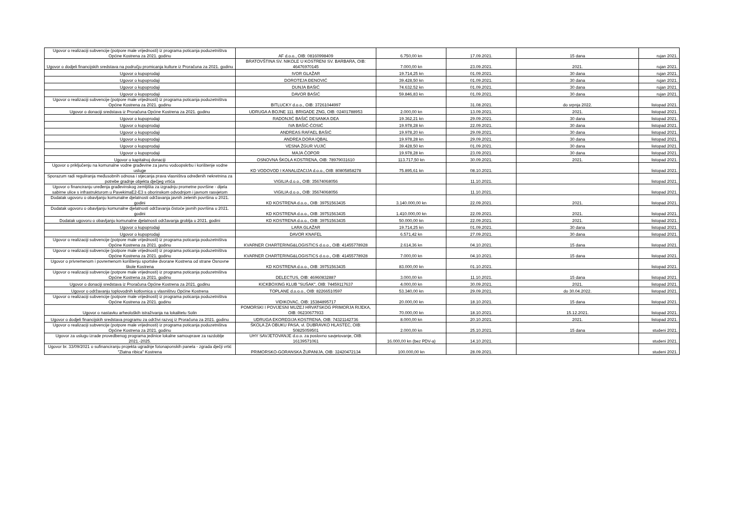| Ugovor o realizaciji subvencije (potpore male vrijednosti) iz programa poticanja poduzetništva Općine Kostrena za 2021. godinu | AF d.o.o., OIB: 08160998409 | 6.750,00 kn | 17.09.2021. | 15 dana | rujan 2021. |
| Ugovor o dodjeli financijskih sredstava na području promicanja kulture iz Proračuna za 2021. godinu | BRATOVŠTINA SV. NIKOLE U KOSTRENI SV. BARBARA, OIB: 46476970145 | 7.000,00 kn | 23.09.2021. | 2021. | rujan 2021. |
| Ugovor o kupoprodaji | IVOR GLAŽAR | 19.714,25 kn | 01.09.2021. | 30 dana | rujan 2021. |
| Ugovor o kupoprodaji | DOROTEJA ĐENOVIĆ | 39.428,50 kn | 01.09.2021. | 30 dana | rujan 2021. |
| Ugovor o kupoprodaji | DUNJA BAŠIĆ | 74.632,52 kn | 01.09.2021. | 30 dana | rujan 2021. |
| Ugovor o kupoprodaji | DAVOR BAŠIĆ | 59.846,83 kn | 01.09.2021. | 30 dana | rujan 2021. |
| Ugovor o realizaciji subvencije (potpore male vrijednosti) iz programa poticanja poduzetništva Općine Kostrena za 2021. godinu | BITLUCKY d.o.o., OIB: 37261044997 | | 31.08.2021. | do srpnja 2022. | listopad 2021. |
| Ugovor o donaciji sredstava iz Proračuna Općine Kostrena za 2021. godinu | UDRUGA A BOJNE 111. BRIGADE ZNG, OIB: 02401788953 | 2.000,00 kn | 13.09.2021. | 2021. | listopad 2021. |
| Ugovor o kupoprodaji | RADONJIĆ BAŠIĆ DESANKA DEA | 19.362,21 kn | 29.09.2021. | 30 dana | listopad 2021. |
| Ugovor o kupoprodaji | IVA BAŠIĆ-ĆOSIĆ | 19.978,28 kn | 22.09.2021. | 30 dana | listopad 2021. |
| Ugovor o kupoprodaji | ANDREAS RAFAEL BAŠIĆ | 19.978,20 kn | 29.09.2021. | 30 dana | listopad 2021. |
| Ugovor o kupoprodaji | ANDREA DORA IQBAL | 19.978,28 kn | 29.09.2021. | 30 dana | listopad 2021. |
| Ugovor o kupoprodaji | VESNA ŽGUR VUJIĆ | 39.428,50 kn | 01.09.2021. | 30 dana | listopad 2021. |
| Ugovor o kupoprodaji | MAJA ČOPOR | 19.978,28 kn | 23.09.2021. | 30 dana | listopad 2021. |
| Ugovor o kapitalnoj donaciji | OSNOVNA ŠKOLA KOSTRENA, OIB: 78979031610 | 113.717,50 kn | 30.09.2021. | 2021. | listopad 2021. |
| Ugovor o priključenju na komunalne vodne građevine za javnu vodoopskrbu i korištenje vodne usluge | KD VODOVOD I KANALIZACIJA d.o.o., OIB: 80805858278 | 75.895,61 kn | 08.10.2021. | | listopad 2021. |
| Sporazum radi reguliranja međusobnih odnosa i stjecanja prava vlasništva određenih nekretnina za potrebe gradnje objekta dječjeg vrtića | VIGILIA d.o.o., OIB: 35674068056 | | 11.10.2021. | | listopad 2021. |
| Ugovor o financiranju uređenja građevinskog zemljišta za izgradnju prometne površine - dijela sabirne ulice s infrastrukturom u PavekimaE2-E3 s oborinskom odvodnjom i javnom rasvjetom | VIGILIA d.o.o., OIB: 35674068056 | | 11.10.2021. | | listopad 2021. |
| Dodatak ugovoru o obavljanju komunalne djelatnosti održavanja javnih zelenih površina u 2021. godini | KD KOSTRENA d.o.o., OIB: 39751563435 | 3.140.000,00 kn | 22.09.2021. | 2021. | listopad 2021. |
| Dodatak ugovoru o obavljanju komunalne djelatnosti održavanja čistoće javnih površina u 2021. godini | KD KOSTRENA d.o.o., OIB: 39751563435 | 1.410.000,00 kn | 22.09.2021. | 2021. | listopad 2021. |
| Dodatak ugovoru o obavljanju komunalne djelatnosti održavanja groblja u 2021. godini | KD KOSTRENA d.o.o., OIB: 39751563435 | 50.000,00 kn | 22.09.2021. | 2021. | listopad 2021. |
| Ugovor o kupoprodaji | LARA GLAŽAR | 19.714,25 kn | 01.09.2021. | 30 dana | listopad 2021. |
| Ugovor o kupoprodaji | DAVOR KNAFEL | 6.571,42 kn | 27.09.2021. | 30 dana | listopad 2021. |
| Ugovor o realizaciji subvencije (potpore male vrijednosti) iz programa poticanja poduzetništva Općine Kostrena za 2021. godinu | KVARNER CHARTERING&LOGISTICS d.o.o., OIB: 41455778928 | 2.614,36 kn | 04.10.2021. | 15 dana | listopad 2021. |
| Ugovor o realizaciji subvencije (potpore male vrijednosti) iz programa poticanja poduzetništva Općine Kostrena za 2021. godinu | KVARNER CHARTERING&LOGISTICS d.o.o., OIB: 41455778928 | 7.000,00 kn | 04.10.2021. | 15 dana | listopad 2021. |
| Ugovor o privremenom i povremenom korištenju sportske dvorane Kostrena od strane Osnovne škole Kostrena | KD KOSTRENA d.o.o., OIB: 39751563435 | 83.000,00 kn | 01.10.2021. | | listopad 2021. |
| Ugovor o realizaciji subvencije (potpore male vrijednosti) iz programa poticanja poduzetništva Općine Kostrena za 2021. godinu | DELECTUS, OIB: 46960832887 | 3.000,00 kn | 11.10.2021. | 15 dana | listopad 2021. |
| Ugovor o donaciji sredstava iz Proračuna Općine Kostrena za 2021. godinu | KICKBOXING KLUB "SUŠAK", OIB: 74459117637 | 4.000,00 kn | 30.09.2021. | 2021. | listopad 2021. |
| Ugovor o održavanju toplovodnih kotlovnica u vlasništvu Općine Kostrena | TOPLANE d.o.o.o., OIB: 82266510597 | 53.340,00 kn | 29.09.2021. | do 30.04.2022. | listopad 2021. |
| Ugovor o realizaciji subvencije (potpore male vrijednosti) iz programa poticanja poduzetništva Općine Kostrena za 2021. godinu | VIDIKOVAC, OIB: 15384895717 | 20.000,00 kn | 18.10.2021. | 15 dana | listopad 2021. |
| Ugovor o nastavku arheoloških istraživanja na lokalitetu Solin | POMORSKI I POVIJESNI MUZEJ HRVATSKOG PRIMORJA RIJEKA, OIB: 06230677933 | 70.000,00 kn | 18.10.2021. | 15.12.2021. | listopad 2021. |
| Ugovor o dodjeli financijskih sredstava programu za održivi razvoj iz Proračuna za 2021. godinu | UDRUGA EKOREGIJA KOSTRENA, OIB: 74321142736 | 8.000,00 kn | 20.10.2021. | 2021. | listopad 2021. |
| Ugovor o realizaciji subvencije (potpore male vrijednosti) iz programa poticanja poduzetništva Općine Kostrena za 2021. godinu | ŠKOLA ZA OBUKU PASA, vl. DUBRAVKO HLASTEC, OIB: 50825059501 | 2.000,00 kn | 25.10.2021. | 15 dana | studeni 2021. |
| Ugovor za uslugu izrade provedbenog programa jedinice lokalne samouprave za razdoblje 2021.-2025. | UHY SAVJETOVANJE d.o.o. za poslovno savjetovanje, OIB: 16139571061 | 16.000,00 kn (bez PDV-a) | 14.10.2021. | | studeni 2021. |
| Ugovor br. 33/09/2021 o sufinanciranju projekta ugradnje fotonaponskih panela - zgrada dječji vrtić "Zlatna ribica" Kostrena | PRIMORSKO-GORANSKA ŽUPANIJA, OIB: 32420472134 | 100.000,00 kn | 28.09.2021. | | studeni 2021. |